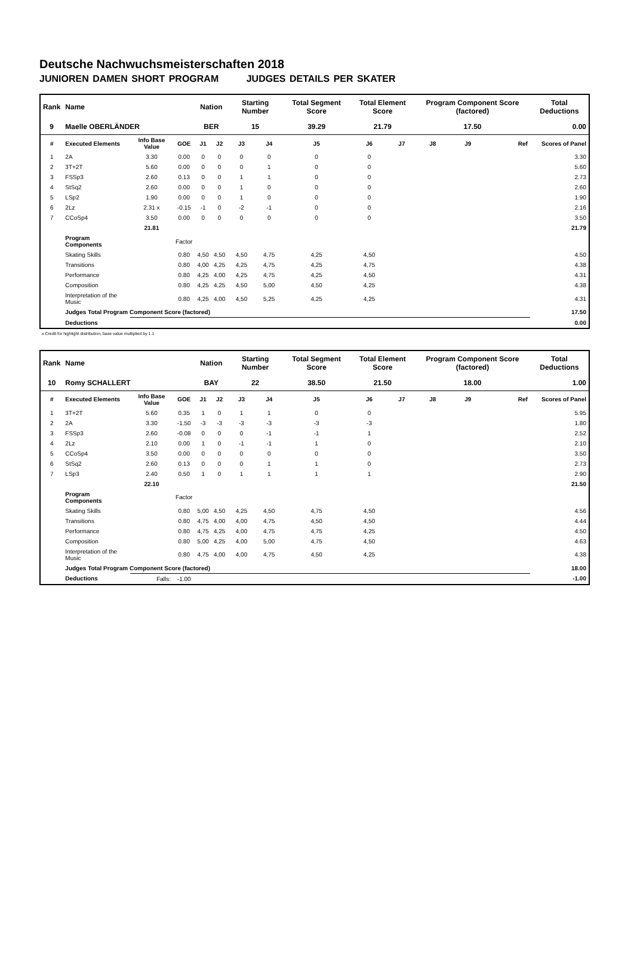Deutsche Nachwuchsmeisterschaften 2018
JUNIOREN DAMEN SHORT PROGRAM JUDGES DETAILS PER SKATER
| Rank | Name | | | Nation | | Starting Number | | Total Segment Score | Total Element Score | | Program Component Score (factored) | | | Total Deductions |
| --- | --- | --- | --- | --- | --- | --- | --- | --- | --- | --- | --- | --- | --- | --- |
| 9 | Maelle OBERLÄNDER | | | BER | | 15 | | 39.29 | 21.79 | | 17.50 | | | 0.00 |
| # | Executed Elements | Info Base Value | GOE | J1 | J2 | J3 | J4 | J5 | J6 | J7 | J8 | J9 | Ref | Scores of Panel |
| 1 | 2A | 3.30 | 0.00 | 0 | 0 | 0 | 0 | 0 | 0 | | | | | 3.30 |
| 2 | 3T+2T | 5.60 | 0.00 | 0 | 0 | 0 | 1 | 0 | 0 | | | | | 5.60 |
| 3 | FSSp3 | 2.60 | 0.13 | 0 | 0 | 1 | 1 | 0 | 0 | | | | | 2.73 |
| 4 | StSq2 | 2.60 | 0.00 | 0 | 0 | 1 | 0 | 0 | 0 | | | | | 2.60 |
| 5 | LSp2 | 1.90 | 0.00 | 0 | 0 | 1 | 0 | 0 | 0 | | | | | 1.90 |
| 6 | 2Lz | 2.31 x | -0.15 | -1 | 0 | -2 | -1 | 0 | 0 | | | | | 2.16 |
| 7 | CCoSp4 | 3.50 | 0.00 | 0 | 0 | 0 | 0 | 0 | 0 | | | | | 3.50 |
| | | 21.81 | | | | | | | | | | | | 21.79 |
| | Program Components | | Factor | | | | | | | | | | | |
| | Skating Skills | | 0.80 | 4,50 | 4,50 | 4,50 | 4,75 | 4,25 | 4,50 | | | | | 4.50 |
| | Transitions | | 0.80 | 4,00 | 4,25 | 4,25 | 4,75 | 4,25 | 4,75 | | | | | 4.38 |
| | Performance | | 0.80 | 4,25 | 4,00 | 4,25 | 4,75 | 4,25 | 4,50 | | | | | 4.31 |
| | Composition | | 0.80 | 4,25 | 4,25 | 4,50 | 5,00 | 4,50 | 4,25 | | | | | 4.38 |
| | Interpretation of the Music | | 0.80 | 4,25 | 4,00 | 4,50 | 5,25 | 4,25 | 4,25 | | | | | 4.31 |
| | Judges Total Program Component Score (factored) | | | | | | | | | | | | | 17.50 |
| | Deductions | | | | | | | | | | | | | 0.00 |
x Credit for highlight distribution, base value multiplied by 1.1
| Rank | Name | | | Nation | | Starting Number | | Total Segment Score | Total Element Score | | Program Component Score (factored) | | | Total Deductions |
| --- | --- | --- | --- | --- | --- | --- | --- | --- | --- | --- | --- | --- | --- | --- |
| 10 | Romy SCHALLERT | | | BAY | | 22 | | 38.50 | 21.50 | | 18.00 | | | 1.00 |
| # | Executed Elements | Info Base Value | GOE | J1 | J2 | J3 | J4 | J5 | J6 | J7 | J8 | J9 | Ref | Scores of Panel |
| 1 | 3T+2T | 5.60 | 0.35 | 1 | 0 | 1 | 1 | 0 | 0 | | | | | 5.95 |
| 2 | 2A | 3.30 | -1.50 | -3 | -3 | -3 | -3 | -3 | -3 | | | | | 1.80 |
| 3 | FSSp3 | 2.60 | -0.08 | 0 | 0 | 0 | -1 | -1 | 1 | | | | | 2.52 |
| 4 | 2Lz | 2.10 | 0.00 | 1 | 0 | -1 | -1 | 1 | 0 | | | | | 2.10 |
| 5 | CCoSp4 | 3.50 | 0.00 | 0 | 0 | 0 | 0 | 0 | 0 | | | | | 3.50 |
| 6 | StSq2 | 2.60 | 0.13 | 0 | 0 | 0 | 1 | 1 | 0 | | | | | 2.73 |
| 7 | LSp3 | 2.40 | 0.50 | 1 | 0 | 1 | 1 | 1 | 1 | | | | | 2.90 |
| | | 22.10 | | | | | | | | | | | | 21.50 |
| | Program Components | | Factor | | | | | | | | | | | |
| | Skating Skills | | 0.80 | 5,00 | 4,50 | 4,25 | 4,50 | 4,75 | 4,50 | | | | | 4.56 |
| | Transitions | | 0.80 | 4,75 | 4,00 | 4,00 | 4,75 | 4,50 | 4,50 | | | | | 4.44 |
| | Performance | | 0.80 | 4,75 | 4,25 | 4,00 | 4,75 | 4,75 | 4,25 | | | | | 4.50 |
| | Composition | | 0.80 | 5,00 | 4,25 | 4,00 | 5,00 | 4,75 | 4,50 | | | | | 4.63 |
| | Interpretation of the Music | | 0.80 | 4,75 | 4,00 | 4,00 | 4,75 | 4,50 | 4,25 | | | | | 4.38 |
| | Judges Total Program Component Score (factored) | | | | | | | | | | | | | 18.00 |
| | Deductions | Falls: | -1.00 | | | | | | | | | | | -1.00 |